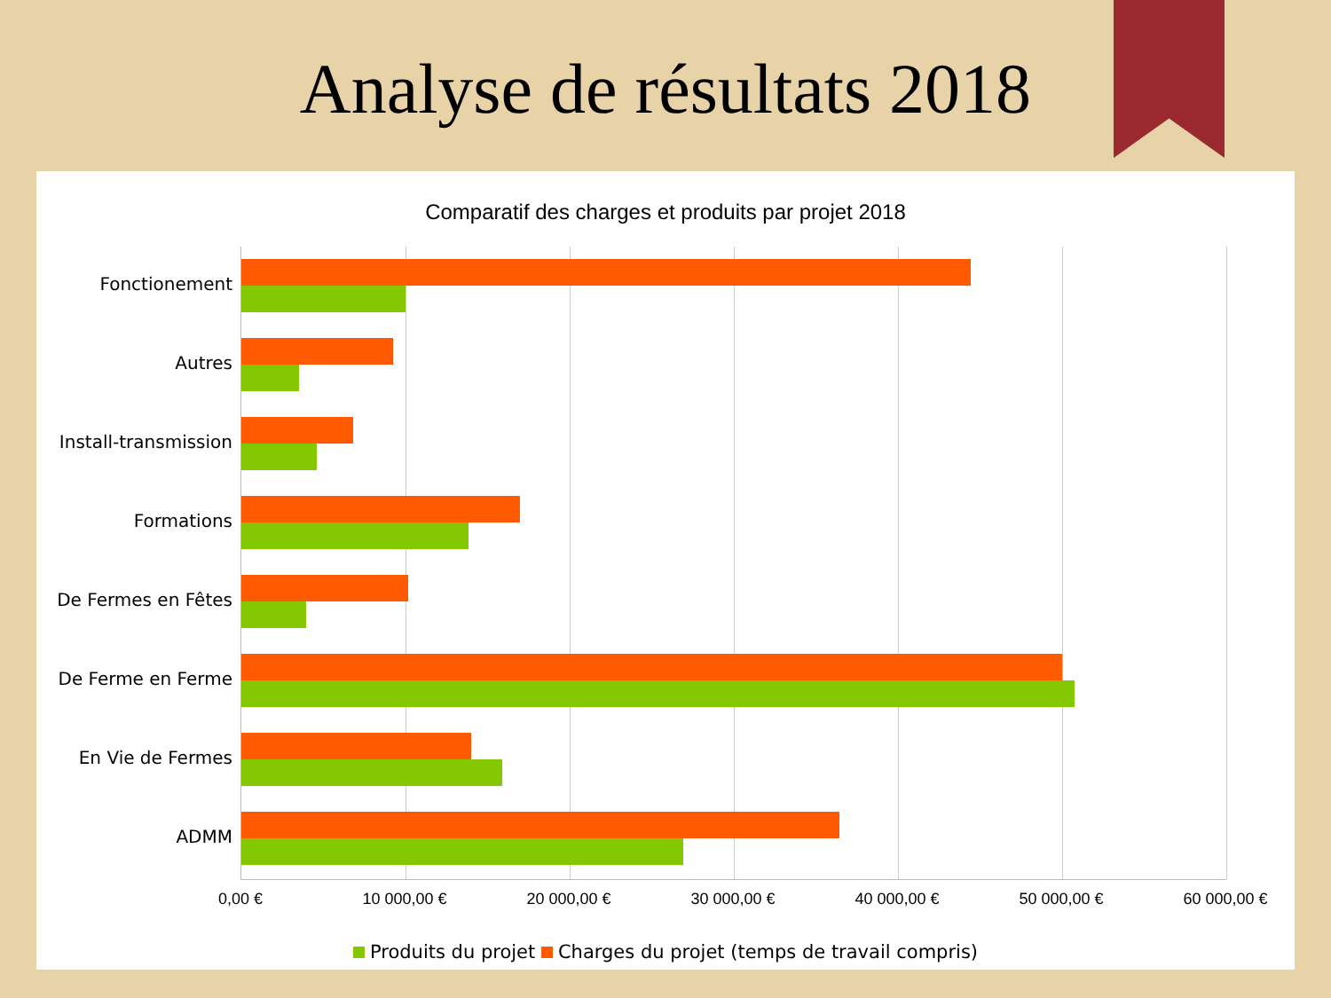Analyse de résultats 2018
Comparatif des charges et produits par projet 2018
Fonctionement
Autres
Install-transmission
Formations
De Fermes en Fêtes
De Ferme en Ferme
En Vie de Fermes
ADMM
0,00 € 10 000,00 € 20 000,00 € 30 000,00 € 40 000,00 € 50 000,00 € 60 000,00 €
Produits du projet Charges du projet (temps de travail compris)